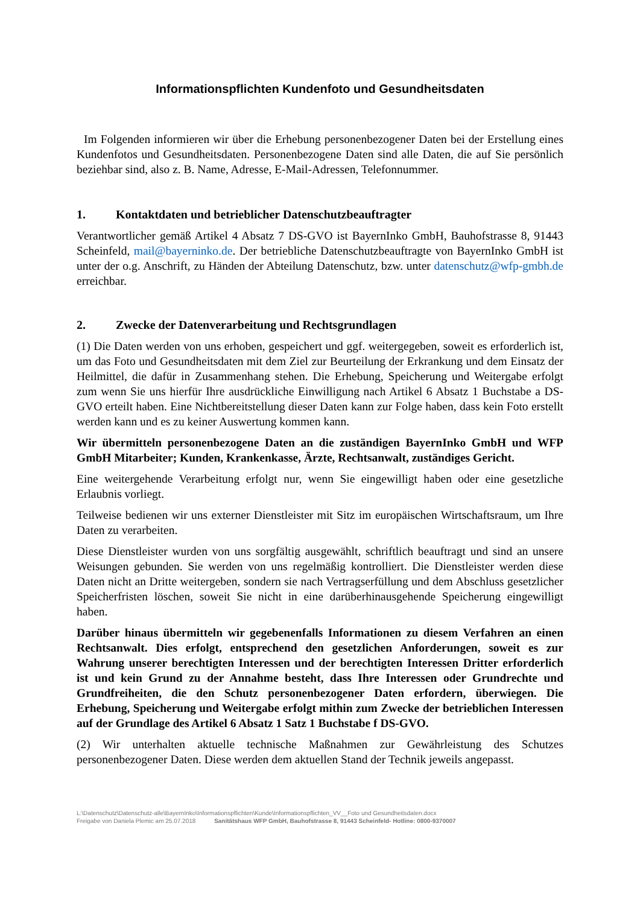Informationspflichten Kundenfoto und Gesundheitsdaten
Im Folgenden informieren wir über die Erhebung personenbezogener Daten bei der Erstellung eines Kundenfotos und Gesundheitsdaten. Personenbezogene Daten sind alle Daten, die auf Sie persönlich beziehbar sind, also z. B. Name, Adresse, E-Mail-Adressen, Telefonnummer.
1. Kontaktdaten und betrieblicher Datenschutzbeauftragter
Verantwortlicher gemäß Artikel 4 Absatz 7 DS-GVO ist BayernInko GmbH, Bauhofstrasse 8, 91443 Scheinfeld, mail@bayerninko.de. Der betriebliche Datenschutzbeauftragte von BayernInko GmbH ist unter der o.g. Anschrift, zu Händen der Abteilung Datenschutz, bzw. unter datenschutz@wfp-gmbh.de erreichbar.
2. Zwecke der Datenverarbeitung und Rechtsgrundlagen
(1) Die Daten werden von uns erhoben, gespeichert und ggf. weitergegeben, soweit es erforderlich ist, um das Foto und Gesundheitsdaten mit dem Ziel zur Beurteilung der Erkrankung und dem Einsatz der Heilmittel, die dafür in Zusammenhang stehen. Die Erhebung, Speicherung und Weitergabe erfolgt zum wenn Sie uns hierfür Ihre ausdrückliche Einwilligung nach Artikel 6 Absatz 1 Buchstabe a DS-GVO erteilt haben. Eine Nichtbereitstellung dieser Daten kann zur Folge haben, dass kein Foto erstellt werden kann und es zu keiner Auswertung kommen kann.
Wir übermitteln personenbezogene Daten an die zuständigen BayernInko GmbH und WFP GmbH Mitarbeiter; Kunden, Krankenkasse, Ärzte, Rechtsanwalt, zuständiges Gericht.
Eine weitergehende Verarbeitung erfolgt nur, wenn Sie eingewilligt haben oder eine gesetzliche Erlaubnis vorliegt.
Teilweise bedienen wir uns externer Dienstleister mit Sitz im europäischen Wirtschaftsraum, um Ihre Daten zu verarbeiten.
Diese Dienstleister wurden von uns sorgfältig ausgewählt, schriftlich beauftragt und sind an unsere Weisungen gebunden. Sie werden von uns regelmäßig kontrolliert. Die Dienstleister werden diese Daten nicht an Dritte weitergeben, sondern sie nach Vertragserfüllung und dem Abschluss gesetzlicher Speicherfristen löschen, soweit Sie nicht in eine darüberhinausgehende Speicherung eingewilligt haben.
Darüber hinaus übermitteln wir gegebenenfalls Informationen zu diesem Verfahren an einen Rechtsanwalt. Dies erfolgt, entsprechend den gesetzlichen Anforderungen, soweit es zur Wahrung unserer berechtigten Interessen und der berechtigten Interessen Dritter erforderlich ist und kein Grund zu der Annahme besteht, dass Ihre Interessen oder Grundrechte und Grundfreiheiten, die den Schutz personenbezogener Daten erfordern, überwiegen. Die Erhebung, Speicherung und Weitergabe erfolgt mithin zum Zwecke der betrieblichen Interessen auf der Grundlage des Artikel 6 Absatz 1 Satz 1 Buchstabe f DS-GVO.
(2) Wir unterhalten aktuelle technische Maßnahmen zur Gewährleistung des Schutzes personenbezogener Daten. Diese werden dem aktuellen Stand der Technik jeweils angepasst.
L:\Datenschutz\Datenschutz-alle\BayernInko\Informationspflichten\Kunde\Informationspflichten_VV__Foto und Gesundheitsdaten.docx
Freigabe von Daniela Plemic am 25.07.2018 Sanitätshaus WFP GmbH, Bauhofstrasse 8, 91443 Scheinfeld- Hotline: 0800-9370007